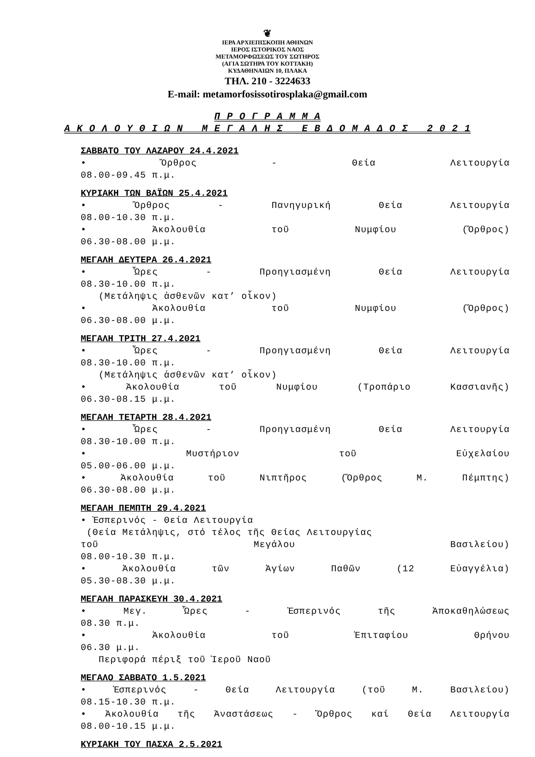❦
ΙΕΡΑ ΑΡΧΙΕΠΙΣΚΟΠΗ ΑΘΗΝΩΝ
ΙΕΡΟΣ ΙΣΤΟΡΙΚΟΣ ΝΑΟΣ
ΜΕΤΑΜΟΡΦΩΣΕΩΣ ΤΟΥ ΣΩΤΗΡΟΣ
(ΑΓΙΑ ΣΩΤΗΡΑ ΤΟΥ ΚΟΤΤΑΚΗ)
ΚΥΔΑΘΗΝΑΙΩΝ 10, ΠΛΑΚΑ
ΤΗΛ. 210 - 3224633
E-mail: metamorfosissotirosplaka@gmail.com
Π Ρ Ο Γ Ρ Α Μ Μ Α
Α Κ Ο Λ Ο Υ Θ Ι Ω Ν Μ Ε Γ Α Λ Η Σ Ε Β Δ Ο Μ Α Δ Ο Σ 2 0 2 1
ΣΑΒΒΑΤΟ ΤΟΥ ΛΑΖΑΡΟΥ 24.4.2021
• Ὄρθρος - Θεία Λειτουργία
08.00-09.45 π.μ.
ΚΥΡΙΑΚΗ ΤΩΝ ΒΑΪΩΝ 25.4.2021
• Ὄρθρος - Πανηγυρική Θεία Λειτουργία
08.00-10.30 π.μ.
• Ἀκολουθία τοῦ Νυμφίου (Ὄρθρος)
06.30-08.00 μ.μ.
ΜΕΓΑΛΗ ΔΕΥΤΕΡΑ 26.4.2021
• Ὧρες - Προηγιασμένη Θεία Λειτουργία
08.30-10.00 π.μ.
(Μετάληψις ἀσθενῶν κατ’ οἶκον)
• Ἀκολουθία τοῦ Νυμφίου (Ὄρθρος)
06.30-08.00 μ.μ.
ΜΕΓΑΛΗ ΤΡΙΤΗ 27.4.2021
• Ὧρες - Προηγιασμένη Θεία Λειτουργία
08.30-10.00 π.μ.
(Μετάληψις ἀσθενῶν κατ’ οἶκον)
• Ἀκολουθία τοῦ Νυμφίου (Τροπάριο Κασσιανῆς)
06.30-08.15 μ.μ.
ΜΕΓΑΛΗ ΤΕΤΑΡΤΗ 28.4.2021
• Ὧρες - Προηγιασμένη Θεία Λειτουργία
08.30-10.00 π.μ.
• Μυστήριον τοῦ Εὐχελαίου
05.00-06.00 μ.μ.
• Ἀκολουθία τοῦ Νιπτῆρος (Ὄρθρος Μ. Πέμπτης)
06.30-08.00 μ.μ.
ΜΕΓΑΛΗ ΠΕΜΠΤΗ 29.4.2021
• Ἑσπερινός - Θεία Λειτουργία
(Θεία Μετάληψις, στό τέλος τῆς Θείας Λειτουργίας
τοῦ Μεγάλου Βασιλείου)
08.00-10.30 π.μ.
• Ἀκολουθία τῶν Ἁγίων Παθῶν (12 Εὐαγγέλια)
05.30-08.30 μ.μ.
ΜΕΓΑΛΗ ΠΑΡΑΣΚΕΥΗ 30.4.2021
• Μεγ. Ὧρες - Ἑσπερινός τῆς Ἀποκαθηλώσεως
08.30 π.μ.
• Ἀκολουθία τοῦ Ἐπιταφίου Θρήνου
06.30 μ.μ.
Περιφορά πέριξ τοῦ Ἱεροῦ Ναοῦ
ΜΕΓΑΛΟ ΣΑΒΒΑΤΟ 1.5.2021
• Ἑσπερινός - Θεία Λειτουργία (τοῦ Μ. Βασιλείου)
08.15-10.30 π.μ.
• Ἀκολουθία τῆς Ἀναστάσεως - Ὄρθρος καί Θεία Λειτουργία
08.00-10.15 μ.μ.
ΚΥΡΙΑΚΗ ΤΟΥ ΠΑΣΧΑ 2.5.2021